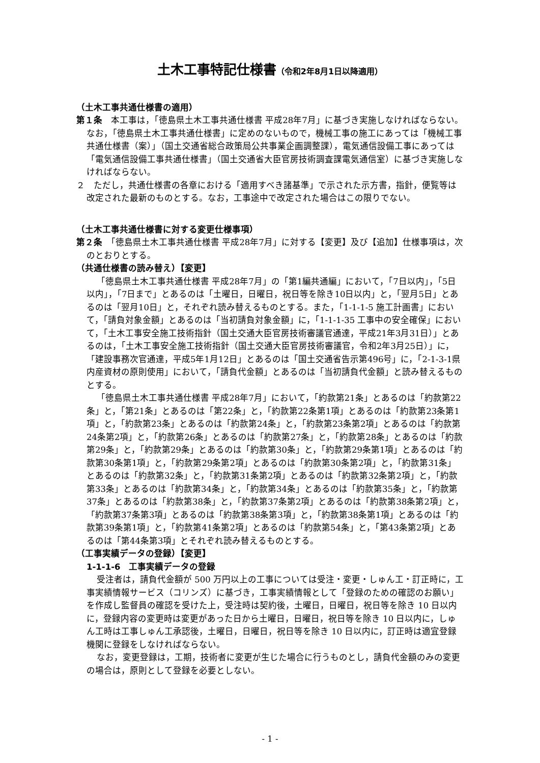土木工事特記仕様書（令和2年8月1日以降適用）
（土木工事共通仕様書の適用）
第１条　本工事は，「徳島県土木工事共通仕様書 平成28年7月」に基づき実施しなければならない。なお，「徳島県土木工事共通仕様書」に定めのないもので，機械工事の施工にあっては「機械工事共通仕様書（案）」（国土交通省総合政策局公共事業企画調整課），電気通信設備工事にあっては「電気通信設備工事共通仕様書」（国土交通省大臣官房技術調査課電気通信室）に基づき実施しなければならない。
２　ただし，共通仕様書の各章における「適用すべき諸基準」で示された示方書，指針，便覧等は改定された最新のものとする。なお，工事途中で改定された場合はこの限りでない。
（土木工事共通仕様書に対する変更仕様事項）
第２条　「徳島県土木工事共通仕様書 平成28年7月」に対する【変更】及び【追加】仕様事項は，次のとおりとする。
（共通仕様書の読み替え）【変更】
「徳島県土木工事共通仕様書 平成28年7月」の「第1編共通編」において，「7日以内」，「5日以内」，「7日まで」とあるのは「土曜日，日曜日，祝日等を除き10日以内」と，「翌月5日」とあるのは「翌月10日」と，それぞれ読み替えるものとする。また，「1-1-1-5 施工計画書」において，「請負対象金額」とあるのは「当初請負対象金額」に，「1-1-1-35 工事中の安全確保」において，「土木工事安全施工技術指針（国土交通大臣官房技術審議官通達，平成21年3月31日）」とあるのは，「土木工事安全施工技術指針（国土交通大臣官房技術審議官，令和2年3月25日）」に，「建設事務次官通達，平成5年1月12日」とあるのは「国土交通省告示第496号」に，「2-1-3-1県内産資材の原則使用」において，「請負代金額」とあるのは「当初請負代金額」と読み替えるものとする。
「徳島県土木工事共通仕様書 平成28年7月」において，「約款第21条」とあるのは「約款第22条」と，「第21条」とあるのは「第22条」と，「約款第22条第1項」とあるのは「約款第23条第1項」と，「約款第23条」とあるのは「約款第24条」と，「約款第23条第2項」とあるのは「約款第24条第2項」と，「約款第26条」とあるのは「約款第27条」と，「約款第28条」とあるのは「約款第29条」と，「約款第29条」とあるのは「約款第30条」と，「約款第29条第1項」とあるのは「約款第30条第1項」と，「約款第29条第2項」とあるのは「約款第30条第2項」と，「約款第31条」とあるのは「約款第32条」と，「約款第31条第2項」とあるのは「約款第32条第2項」と，「約款第33条」とあるのは「約款第34条」と，「約款第34条」とあるのは「約款第35条」と，「約款第37条」とあるのは「約款第38条」と，「約款第37条第2項」とあるのは「約款第38条第2項」と，「約款第37条第3項」とあるのは「約款第38条第3項」と，「約款第38条第1項」とあるのは「約款第39条第1項」と，「約款第41条第2項」とあるのは「約款第54条」と，「第43条第2項」とあるのは「第44条第3項」とそれぞれ読み替えるものとする。
（工事実績データの登録）【変更】
1-1-1-6　工事実績データの登録
受注者は，請負代金額が 500 万円以上の工事については受注・変更・しゅん工・訂正時に，工事実績情報サービス（コリンズ）に基づき，工事実績情報として「登録のための確認のお願い」を作成し監督員の確認を受けた上，受注時は契約後，土曜日，日曜日，祝日等を除き 10 日以内に，登録内容の変更時は変更があった日から土曜日，日曜日，祝日等を除き 10 日以内に，しゅん工時は工事しゅん工承認後，土曜日，日曜日，祝日等を除き 10 日以内に，訂正時は適宜登録機関に登録をしなければならない。
なお，変更登録は，工期，技術者に変更が生じた場合に行うものとし，請負代金額のみの変更の場合は，原則として登録を必要としない。
- 1 -